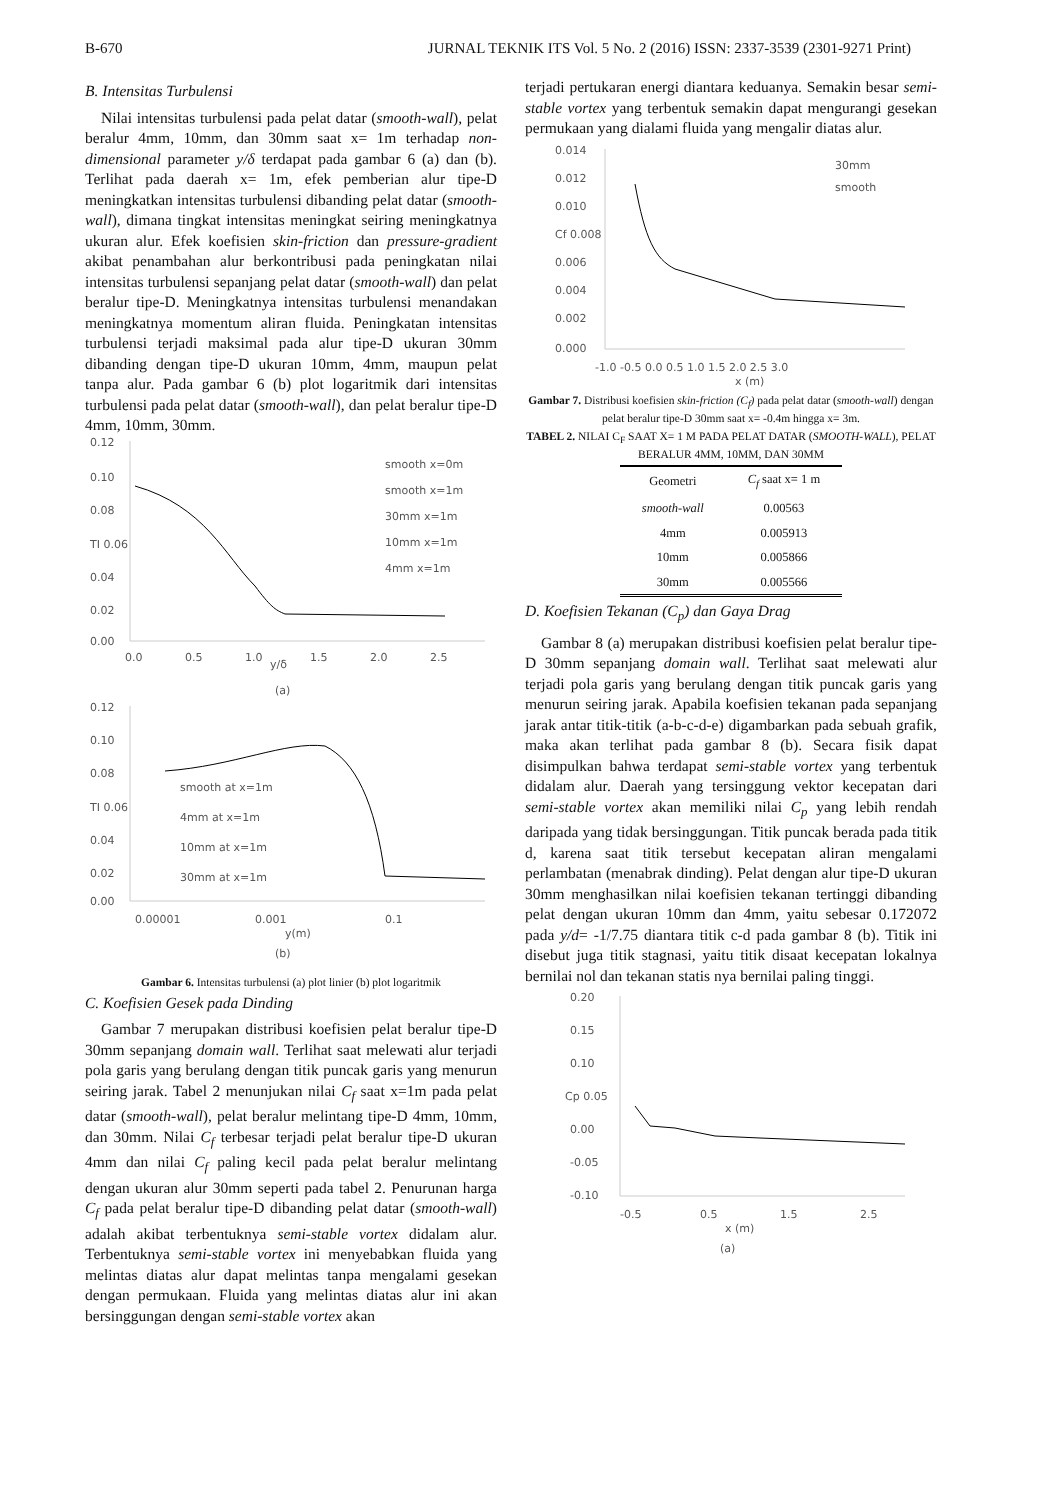B-670 JURNAL TEKNIK ITS Vol. 5 No. 2 (2016) ISSN: 2337-3539 (2301-9271 Print)
B. Intensitas Turbulensi
Nilai intensitas turbulensi pada pelat datar (smooth-wall), pelat beralur 4mm, 10mm, dan 30mm saat x= 1m terhadap non-dimensional parameter y/δ terdapat pada gambar 6 (a) dan (b). Terlihat pada daerah x= 1m, efek pemberian alur tipe-D meningkatkan intensitas turbulensi dibanding pelat datar (smooth-wall), dimana tingkat intensitas meningkat seiring meningkatnya ukuran alur. Efek koefisien skin-friction dan pressure-gradient akibat penambahan alur berkontribusi pada peningkatan nilai intensitas turbulensi sepanjang pelat datar (smooth-wall) dan pelat beralur tipe-D. Meningkatnya intensitas turbulensi menandakan meningkatnya momentum aliran fluida. Peningkatan intensitas turbulensi terjadi maksimal pada alur tipe-D ukuran 30mm dibanding dengan tipe-D ukuran 10mm, 4mm, maupun pelat tanpa alur. Pada gambar 6 (b) plot logaritmik dari intensitas turbulensi pada pelat datar (smooth-wall), dan pelat beralur tipe-D 4mm, 10mm, 30mm.
0.12
0.10
0.08
TI 0.06
0.04
0.02
0.00
0.0
0.5
1.0
y/δ
1.5
2.0
2.5
smooth x=0m
smooth x=1m
30mm x=1m
10mm x=1m
4mm x=1m
(a)
0.12
0.10
0.08
TI 0.06
0.04
0.02
0.00
0.00001
0.001
0.1
y(m)
smooth at x=1m
4mm at x=1m
10mm at x=1m
30mm at x=1m
(b)
Gambar 6. Intensitas turbulensi (a) plot linier (b) plot logaritmik
C. Koefisien Gesek pada Dinding
Gambar 7 merupakan distribusi koefisien pelat beralur tipe-D 30mm sepanjang domain wall. Terlihat saat melewati alur terjadi pola garis yang berulang dengan titik puncak garis yang menurun seiring jarak. Tabel 2 menunjukan nilai C<sub>f</sub> saat x=1m pada pelat datar (smooth-wall), pelat beralur melintang tipe-D 4mm, 10mm, dan 30mm. Nilai C<sub>f</sub> terbesar terjadi pelat beralur tipe-D ukuran 4mm dan nilai C<sub>f</sub> paling kecil pada pelat beralur melintang dengan ukuran alur 30mm seperti pada tabel 2. Penurunan harga C<sub>f</sub> pada pelat beralur tipe-D dibanding pelat datar (smooth-wall) adalah akibat terbentuknya semi-stable vortex didalam alur. Terbentuknya semi-stable vortex ini menyebabkan fluida yang melintas diatas alur dapat melintas tanpa mengalami gesekan dengan permukaan. Fluida yang melintas diatas alur ini akan bersinggungan dengan semi-stable vortex akan
terjadi pertukaran energi diantara keduanya. Semakin besar semi-stable vortex yang terbentuk semakin dapat mengurangi gesekan permukaan yang dialami fluida yang mengalir diatas alur.
0.014
0.012
0.010
Cf 0.008
0.006
0.004
0.002
0.000
-1.0 -0.5 0.0 0.5 1.0 1.5 2.0 2.5 3.0
x (m)
30mm
smooth
Gambar 7. Distribusi koefisien skin-friction (C<sub>f</sub>) pada pelat datar (smooth-wall) dengan pelat beralur tipe-D 30mm saat x= -0.4m hingga x= 3m.
TABEL 2. NILAI C<sub>F</sub> SAAT X= 1 M PADA PELAT DATAR (SMOOTH-WALL), PELAT BERALUR 4MM, 10MM, DAN 30MM
| Geometri | C<sub>f</sub> saat x= 1 m |
| --- | --- |
| smooth-wall | 0.00563 |
| 4mm | 0.005913 |
| 10mm | 0.005866 |
| 30mm | 0.005566 |
D. Koefisien Tekanan (C<sub>p</sub>) dan Gaya Drag
Gambar 8 (a) merupakan distribusi koefisien pelat beralur tipe-D 30mm sepanjang domain wall. Terlihat saat melewati alur terjadi pola garis yang berulang dengan titik puncak garis yang menurun seiring jarak. Apabila koefisien tekanan pada sepanjang jarak antar titik-titik (a-b-c-d-e) digambarkan pada sebuah grafik, maka akan terlihat pada gambar 8 (b). Secara fisik dapat disimpulkan bahwa terdapat semi-stable vortex yang terbentuk didalam alur. Daerah yang tersinggung vektor kecepatan dari semi-stable vortex akan memiliki nilai C<sub>p</sub> yang lebih rendah daripada yang tidak bersinggungan. Titik puncak berada pada titik d, karena saat titik tersebut kecepatan aliran mengalami perlambatan (menabrak dinding). Pelat dengan alur tipe-D ukuran 30mm menghasilkan nilai koefisien tekanan tertinggi dibanding pelat dengan ukuran 10mm dan 4mm, yaitu sebesar 0.172072 pada y/d= -1/7.75 diantara titik c-d pada gambar 8 (b). Titik ini disebut juga titik stagnasi, yaitu titik disaat kecepatan lokalnya bernilai nol dan tekanan statis nya bernilai paling tinggi.
0.20
0.15
0.10
Cp 0.05
0.00
-0.05
-0.10
-0.5
0.5
1.5
2.5
x (m)
(a)